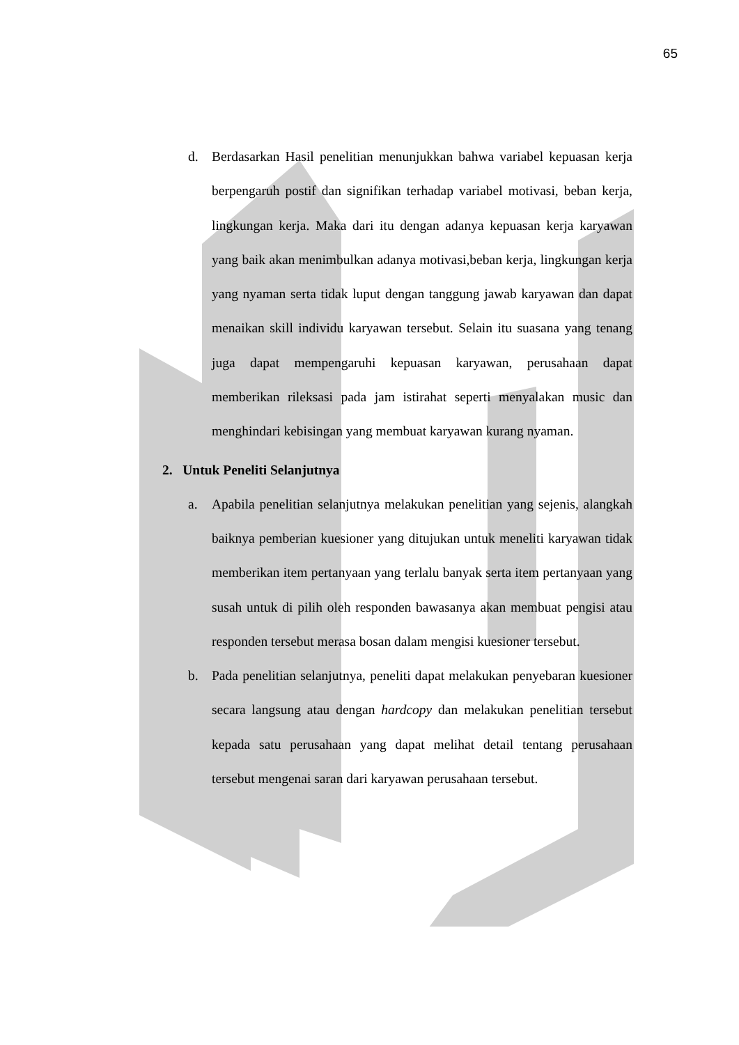65
d. Berdasarkan Hasil penelitian menunjukkan bahwa variabel kepuasan kerja berpengaruh postif dan signifikan terhadap variabel motivasi, beban kerja, lingkungan kerja. Maka dari itu dengan adanya kepuasan kerja karyawan yang baik akan menimbulkan adanya motivasi,beban kerja, lingkungan kerja yang nyaman serta tidak luput dengan tanggung jawab karyawan dan dapat menaikan skill individu karyawan tersebut. Selain itu suasana yang tenang juga dapat mempengaruhi kepuasan karyawan, perusahaan dapat memberikan rileksasi pada jam istirahat seperti menyalakan music dan menghindari kebisingan yang membuat karyawan kurang nyaman.
2. Untuk Peneliti Selanjutnya
a. Apabila penelitian selanjutnya melakukan penelitian yang sejenis, alangkah baiknya pemberian kuesioner yang ditujukan untuk meneliti karyawan tidak memberikan item pertanyaan yang terlalu banyak serta item pertanyaan yang susah untuk di pilih oleh responden bawasanya akan membuat pengisi atau responden tersebut merasa bosan dalam mengisi kuesioner tersebut.
b. Pada penelitian selanjutnya, peneliti dapat melakukan penyebaran kuesioner secara langsung atau dengan hardcopy dan melakukan penelitian tersebut kepada satu perusahaan yang dapat melihat detail tentang perusahaan tersebut mengenai saran dari karyawan perusahaan tersebut.